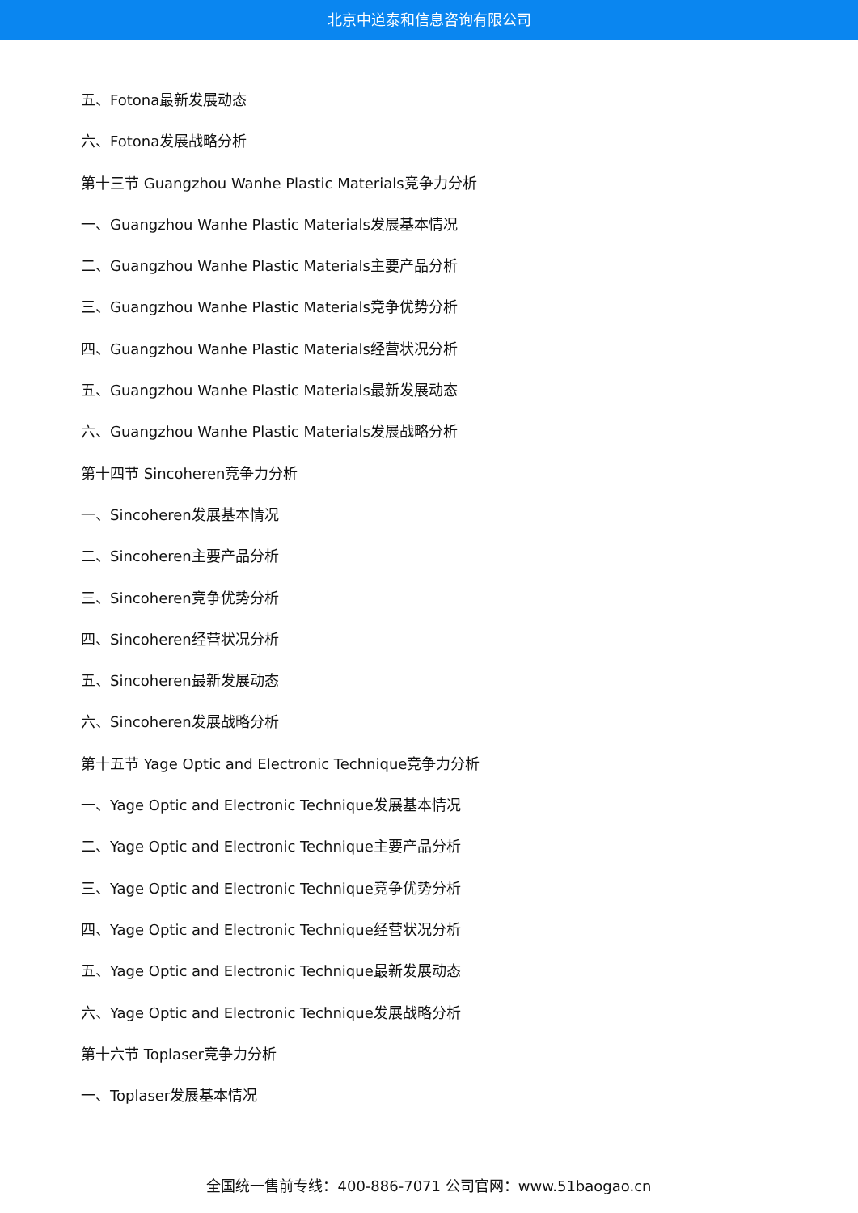北京中道泰和信息咨询有限公司
五、Fotona最新发展动态
六、Fotona发展战略分析
第十三节 Guangzhou Wanhe Plastic Materials竞争力分析
一、Guangzhou Wanhe Plastic Materials发展基本情况
二、Guangzhou Wanhe Plastic Materials主要产品分析
三、Guangzhou Wanhe Plastic Materials竞争优势分析
四、Guangzhou Wanhe Plastic Materials经营状况分析
五、Guangzhou Wanhe Plastic Materials最新发展动态
六、Guangzhou Wanhe Plastic Materials发展战略分析
第十四节 Sincoheren竞争力分析
一、Sincoheren发展基本情况
二、Sincoheren主要产品分析
三、Sincoheren竞争优势分析
四、Sincoheren经营状况分析
五、Sincoheren最新发展动态
六、Sincoheren发展战略分析
第十五节 Yage Optic and Electronic Technique竞争力分析
一、Yage Optic and Electronic Technique发展基本情况
二、Yage Optic and Electronic Technique主要产品分析
三、Yage Optic and Electronic Technique竞争优势分析
四、Yage Optic and Electronic Technique经营状况分析
五、Yage Optic and Electronic Technique最新发展动态
六、Yage Optic and Electronic Technique发展战略分析
第十六节 Toplaser竞争力分析
一、Toplaser发展基本情况
全国统一售前专线：400-886-7071 公司官网：www.51baogao.cn